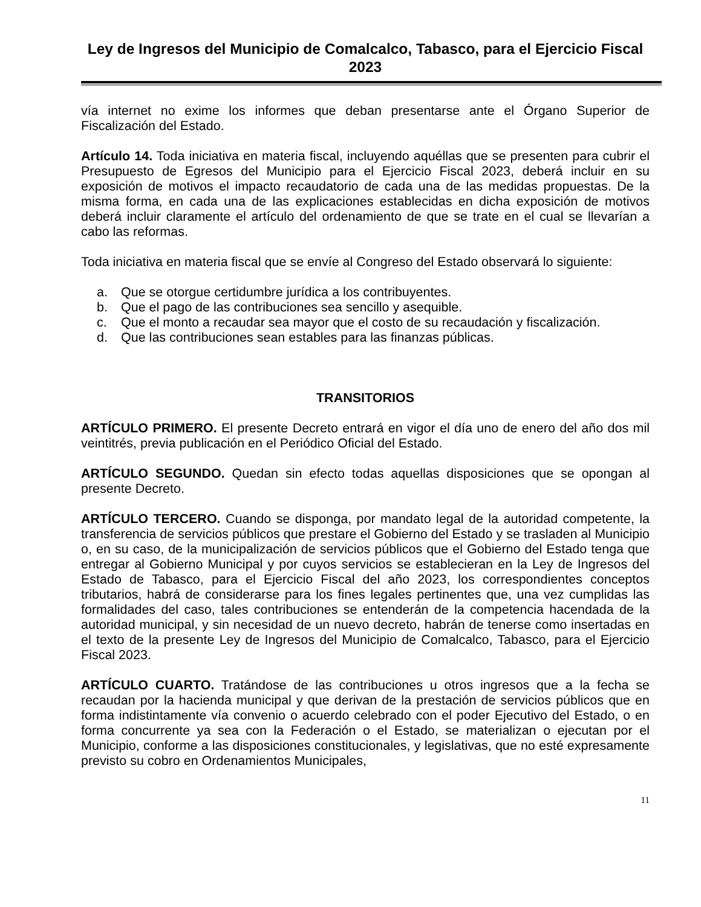Ley de Ingresos del Municipio de Comalcalco, Tabasco, para el Ejercicio Fiscal 2023
vía internet no exime los informes que deban presentarse ante el Órgano Superior de Fiscalización del Estado.
Artículo 14. Toda iniciativa en materia fiscal, incluyendo aquéllas que se presenten para cubrir el Presupuesto de Egresos del Municipio para el Ejercicio Fiscal 2023, deberá incluir en su exposición de motivos el impacto recaudatorio de cada una de las medidas propuestas. De la misma forma, en cada una de las explicaciones establecidas en dicha exposición de motivos deberá incluir claramente el artículo del ordenamiento de que se trate en el cual se llevarían a cabo las reformas.
Toda iniciativa en materia fiscal que se envíe al Congreso del Estado observará lo siguiente:
a. Que se otorgue certidumbre jurídica a los contribuyentes.
b. Que el pago de las contribuciones sea sencillo y asequible.
c. Que el monto a recaudar sea mayor que el costo de su recaudación y fiscalización.
d. Que las contribuciones sean estables para las finanzas públicas.
TRANSITORIOS
ARTÍCULO PRIMERO. El presente Decreto entrará en vigor el día uno de enero del año dos mil veintitrés, previa publicación en el Periódico Oficial del Estado.
ARTÍCULO SEGUNDO. Quedan sin efecto todas aquellas disposiciones que se opongan al presente Decreto.
ARTÍCULO TERCERO. Cuando se disponga, por mandato legal de la autoridad competente, la transferencia de servicios públicos que prestare el Gobierno del Estado y se trasladen al Municipio o, en su caso, de la municipalización de servicios públicos que el Gobierno del Estado tenga que entregar al Gobierno Municipal y por cuyos servicios se establecieran en la Ley de Ingresos del Estado de Tabasco, para el Ejercicio Fiscal del año 2023, los correspondientes conceptos tributarios, habrá de considerarse para los fines legales pertinentes que, una vez cumplidas las formalidades del caso, tales contribuciones se entenderán de la competencia hacendada de la autoridad municipal, y sin necesidad de un nuevo decreto, habrán de tenerse como insertadas en el texto de la presente Ley de Ingresos del Municipio de Comalcalco, Tabasco, para el Ejercicio Fiscal 2023.
ARTÍCULO CUARTO. Tratándose de las contribuciones u otros ingresos que a la fecha se recaudan por la hacienda municipal y que derivan de la prestación de servicios públicos que en forma indistintamente vía convenio o acuerdo celebrado con el poder Ejecutivo del Estado, o en forma concurrente ya sea con la Federación o el Estado, se materializan o ejecutan por el Municipio, conforme a las disposiciones constitucionales, y legislativas, que no esté expresamente previsto su cobro en Ordenamientos Municipales,
11